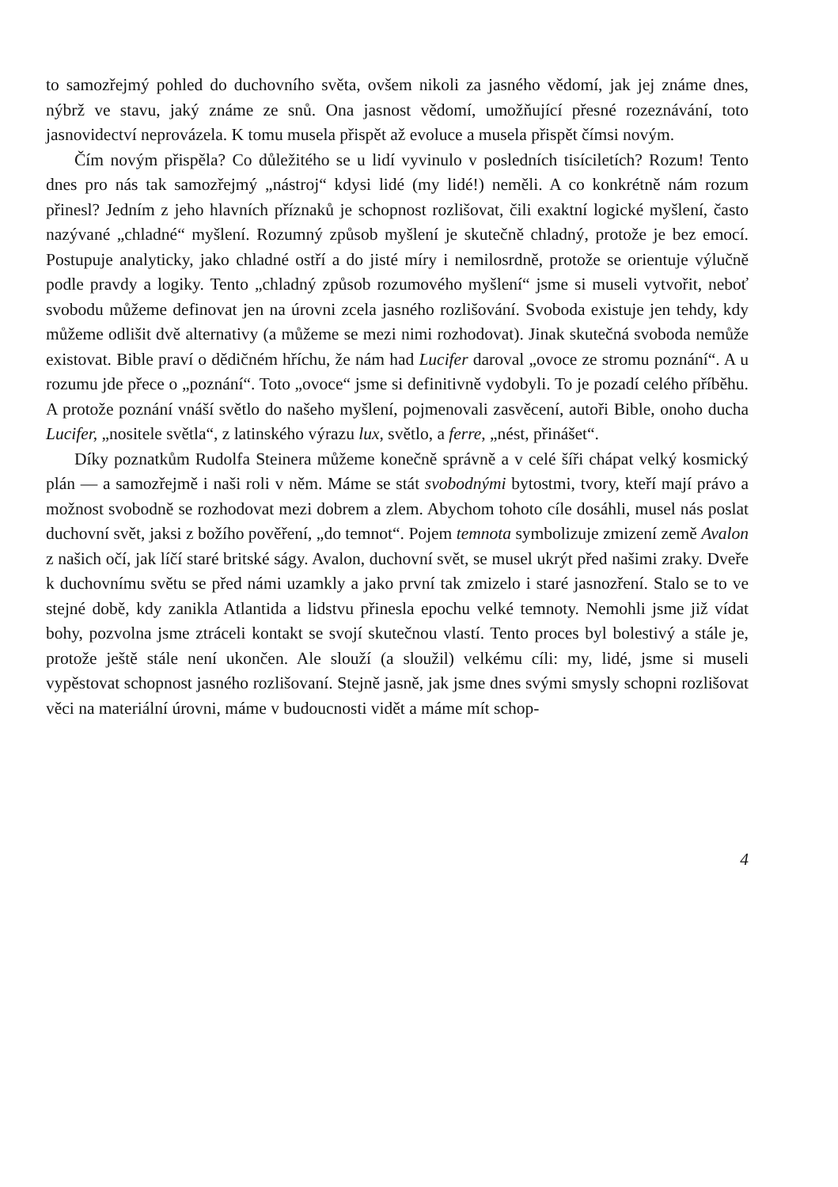to samozřejmý pohled do duchovního světa, ovšem nikoli za jasného vědomí, jak jej známe dnes, nýbrž ve stavu, jaký známe ze snů. Ona jasnost vědomí, umožňující přesné rozeznávání, toto jasnovidectví neprovázela. K tomu musela přispět až evoluce a musela přispět čímsi novým.
Čím novým přispěla? Co důležitého se u lidí vyvinulo v posledních tisíciletích? Rozum! Tento dnes pro nás tak samozřejmý „nástroj“ kdysi lidé (my lidé!) neměli. A co konkrétně nám rozum přinesl? Jedním z jeho hlavních příznaků je schopnost rozlišovat, čili exaktní logické myšlení, často nazývané „chladné“ myšlení. Rozumný způsob myšlení je skutečně chladný, protože je bez emocí. Postupuje analyticky, jako chladné ostří a do jisté míry i nemilosrdně, protože se orientuje výlučně podle pravdy a logiky. Tento „chladný způsob rozumového myšlení“ jsme si museli vytvořit, neboť svobodu můžeme definovat jen na úrovni zcela jasného rozlišování. Svoboda existuje jen tehdy, kdy můžeme odlišit dvě alternativy (a můžeme se mezi nimi rozhodovat). Jinak skutečná svoboda nemůže existovat. Bible praví o dědičném hříchu, že nám had Lucifer daroval „ovoce ze stromu poznání“. A u rozumu jde přece o „poznání“. Toto „ovoce“ jsme si definitivně vydobyli. To je pozadí celého příběhu. A protože poznání vnáší světlo do našeho myšlení, pojmenovali zasvěcení, autoři Bible, onoho ducha Lucifer, „nositele světla“, z latinského výrazu lux, světlo, a ferre, „nést, přinášet“.
Díky poznatkům Rudolfa Steinera můžeme konečně správně a v celé šíři chápat velký kosmický plán — a samozřejmě i naši roli v něm. Máme se stát svobodnými bytostmi, tvory, kteří mají právo a možnost svobodně se rozhodovat mezi dobrem a zlem. Abychom tohoto cíle dosáhli, musel nás poslat duchovní svět, jaksi z božího pověření, „do temnot“. Pojem temnota symbolizuje zmizení země Avalon z našich očí, jak líčí staré britské ságy. Avalon, duchovní svět, se musel ukrýt před našimi zraky. Dveře k duchovnímu světu se před námi uzamkly a jako první tak zmizelo i staré jasnozření. Stalo se to ve stejné době, kdy zanikla Atlantida a lidstvu přinesla epochu velké temnoty. Nemohli jsme již vídat bohy, pozvolna jsme ztráceli kontakt se svojí skutečnou vlastí. Tento proces byl bolestivý a stále je, protože ještě stále není ukončen. Ale slouží (a sloužil) velkému cíli: my, lidé, jsme si museli vypěstovat schopnost jasného rozlišovaní. Stejně jasně, jak jsme dnes svými smysly schopni rozlišovat věci na materiální úrovni, máme v budoucnosti vidět a máme mít schop-
4